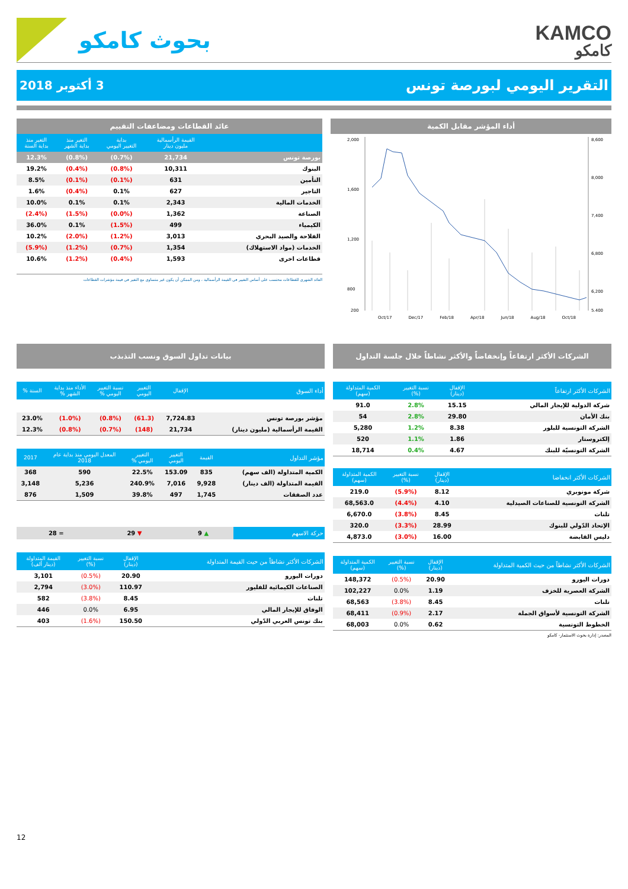KAMCO
كامكو
بحوث كامكو
التقرير اليومي لبورصة تونس
3 أكتوبر 2018
أداء المؤشر مقابل الكمية
8,600
8,000
7,400
6,800
6,200
5,400
2,000
1,600
1,200
800
200
Oct/17 Dec/17 Feb/18 Apr/18 Jun/18 Aug/18 Oct/18
عائد القطاعات ومضاعفات التقييم
| | القيمة الرأسمالية مليون دينار | بداية التغيير اليومي | التغير منذ بداية الشهر | التغير منذ بداية السنة |
| --- | --- | --- | --- | --- |
| بورصة تونس | 21,734 | (0.7%) | (0.8%) | 12.3% |
| البنوك | 10,311 | (0.8%) | (0.4%) | 19.2% |
| التأمين | 631 | (0.1%) | (0.1%) | 8.5% |
| التاجير | 627 | 0.1% | (0.4%) | 1.6% |
| الخدمات المالية | 2,343 | 0.1% | 0.1% | 10.0% |
| الصناعة | 1,362 | (0.0%) | (1.5%) | (2.4%) |
| الكيمياء | 499 | (1.5%) | 0.1% | 36.0% |
| الفلاحة والصيد البحري | 3,013 | (1.2%) | (2.0%) | 10.2% |
| الخدمات (مواد الاستهلاك) | 1,354 | (0.7%) | (1.2%) | (5.9%) |
| قطاعات اخرى | 1,593 | (0.4%) | (1.2%) | 10.6% |
العائد الشهري للقطاعات محتسب على أساس التغيير في القيمة الرأسمالية ، ومن الممكن أن يكون غير متساوي مع التغير في قيمة مؤشرات القطاعات
الشركات الأكثر ارتفاعاً وإنخفاضاً والأكثر نشاطاً خلال جلسة التداول
| الشركات الأكثر ارتفاعاً | الإقفال (دينار) | نسبة التغيير (%) | الكمية المتداولة (سهم) |
| --- | --- | --- | --- |
| شركة الدولية للإيجار المالي | 15.15 | 2.8% | 91.0 |
| بنك الأمان | 29.80 | 2.8% | 54 |
| الشركة التونسية للبلور | 8.38 | 1.2% | 5,280 |
| إلكتروستار | 1.86 | 1.1% | 520 |
| الشركة التونسيّة للبنك | 4.67 | 0.4% | 18,714 |
| الشركات الأكثر انخفاضا | الإقفال (دينار) | نسبة التغيير (%) | الكمية المتداولة (سهم) |
| --- | --- | --- | --- |
| شركة مونوبري | 8.12 | (5.9%) | 219.0 |
| الشركة التونسية للصناعات الصيدلية | 4.10 | (4.4%) | 68,563.0 |
| تلنات | 8.45 | (3.8%) | 6,670.0 |
| الإتحاد الدّولي للبنوك | 28.99 | (3.3%) | 320.0 |
| دليس القابضة | 16.00 | (3.0%) | 4,873.0 |
| الشركات الأكثر نشاطاً من حيث الكمية المتداولة | الإقفال (دينار) | نسبة التغيير (%) | الكمية المتداولة (سهم) |
| --- | --- | --- | --- |
| دورات اليورو | 20.90 | (0.5%) | 148,372 |
| الشركة العصرية للخزف | 1.19 | 0.0% | 102,227 |
| تلنات | 8.45 | (3.8%) | 68,563 |
| الشركة التونسية لأسواق الجملة | 2.17 | (0.9%) | 68,411 |
| الخطوط التونسية | 0.62 | 0.0% | 68,003 |
المصدر: إدارة بحوث الاستثمار- كامكو
بيانات تداول السوق ونسب التذبذب
| أداء السوق | الإقفال | التغيير اليومي | نسبة التغيير اليومي % | الأداء منذ بداية الشهر % | السنة % |
| --- | --- | --- | --- | --- | --- |
| مؤشر بورصة تونس | 7,724.83 | (61.3) | (0.8%) | (1.0%) | 23.0% |
| القيمة الرأسمالية (مليون دينار) | 21,734 | (148) | (0.7%) | (0.8%) | 12.3% |
| مؤشر التداول | القيمة | التغيير اليومي | التغيير اليومي % | المعدل اليومي منذ بداية عام 2018 | 2017 |
| --- | --- | --- | --- | --- | --- |
| الكمية المتداولة (الف سهم) | 835 | 153.09 | 22.5% | 590 | 368 |
| القيمة المتداولة (الف دينار) | 9,928 | 7,016 | 240.9% | 5,236 | 3,148 |
| عدد الصفقات | 1,745 | 497 | 39.8% | 1,509 | 876 |
| حركة الاسهم | ▲ 9 | ▼ 29 | = 28 |
| الشركات الأكثر نشاطاً من حيث القيمة المتداولة | الإقفال (دينار) | نسبة التغيير (%) | القيمة المتداولة (دينار ألف) |
| --- | --- | --- | --- |
| دورات اليورو | 20.90 | (0.5%) | 3,101 |
| الصناعات الكيمائية للفليور | 110.97 | (3.0%) | 2,794 |
| تلنات | 8.45 | (3.8%) | 582 |
| الوفاق للإيجار المالي | 6.95 | 0.0% | 446 |
| بنك تونس العربي الدّولي | 150.50 | (1.6%) | 403 |
12